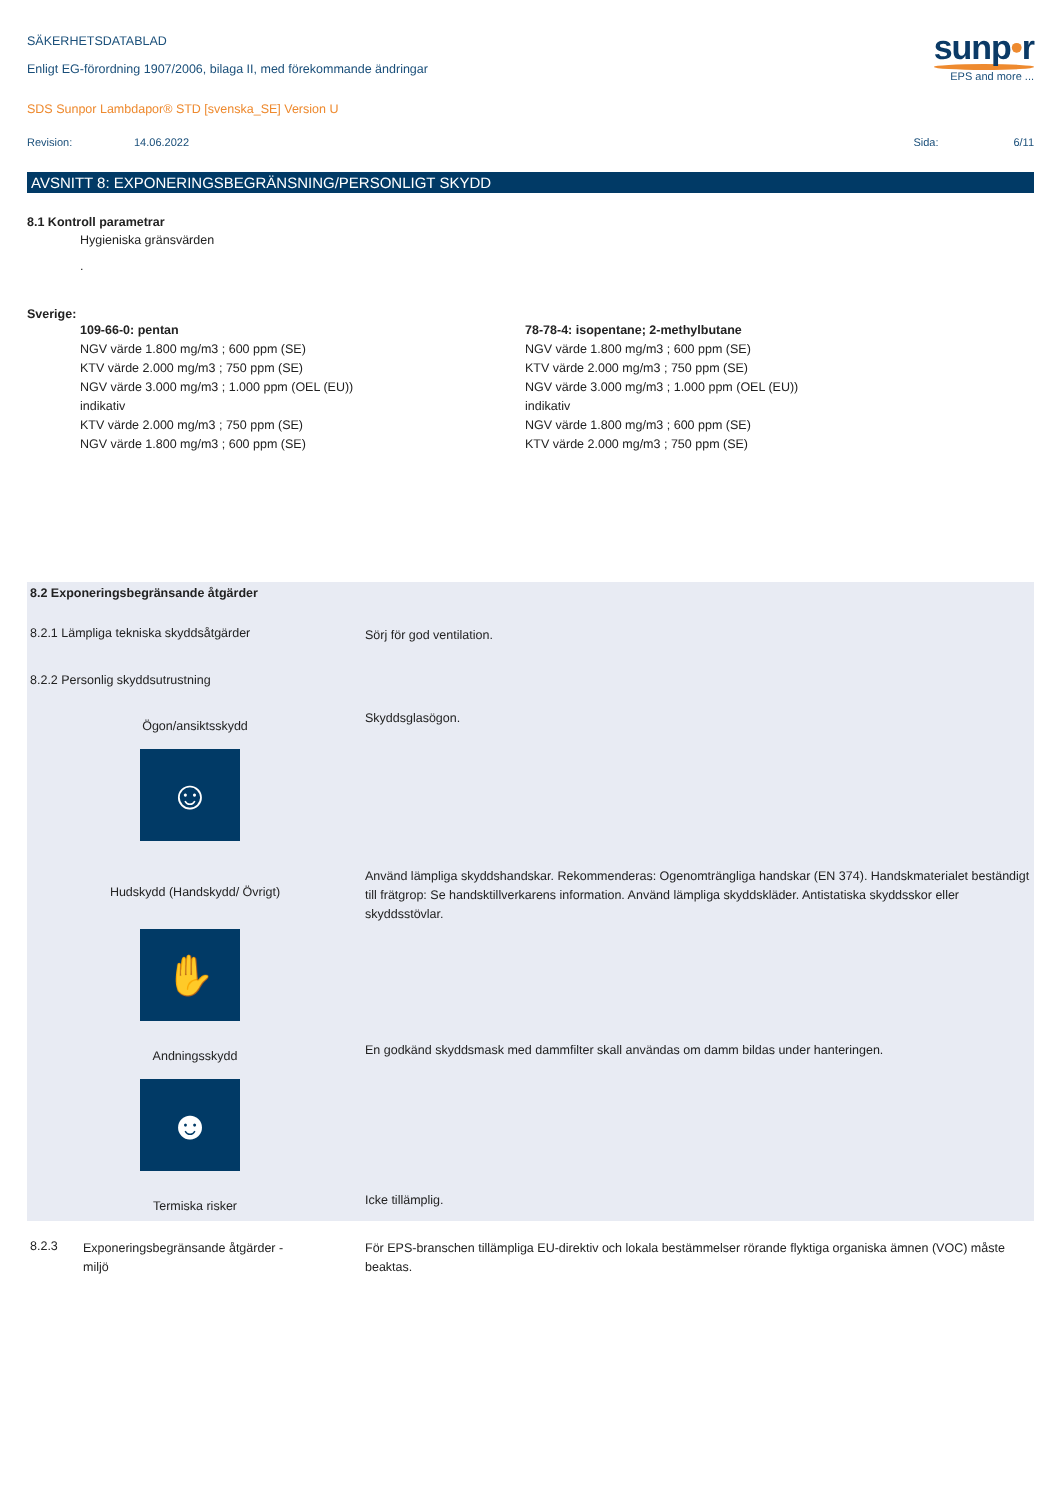SÄKERHETSDATABLAD
Enligt EG-förordning 1907/2006, bilaga II, med förekommande ändringar
SDS Sunpor Lambdapor® STD [svenska_SE] Version U
sunp•r
EPS and more ...
Revision: 14.06.2022 Sida: 6/11
AVSNITT 8: EXPONERINGSBEGRÄNSNING/PERSONLIGT SKYDD
8.1 Kontroll parametrar
Hygieniska gränsvärden
.
Sverige:
109-66-0: pentan
NGV värde 1.800 mg/m3 ; 600 ppm (SE)
KTV värde 2.000 mg/m3 ; 750 ppm (SE)
NGV värde 3.000 mg/m3 ; 1.000 ppm (OEL (EU))
indikativ
KTV värde 2.000 mg/m3 ; 750 ppm (SE)
NGV värde 1.800 mg/m3 ; 600 ppm (SE)
78-78-4: isopentane; 2-methylbutane
NGV värde 1.800 mg/m3 ; 600 ppm (SE)
KTV värde 2.000 mg/m3 ; 750 ppm (SE)
NGV värde 3.000 mg/m3 ; 1.000 ppm (OEL (EU))
indikativ
NGV värde 1.800 mg/m3 ; 600 ppm (SE)
KTV värde 2.000 mg/m3 ; 750 ppm (SE)
8.2 Exponeringsbegränsande åtgärder
8.2.1 Lämpliga tekniska skyddsåtgärder
Sörj för god ventilation.
8.2.2 Personlig skyddsutrustning
Ögon/ansiktsskydd
☺
Skyddsglasögon.
Hudskydd (Handskydd/ Övrigt)
✋
Använd lämpliga skyddshandskar. Rekommenderas: Ogenomträngliga handskar (EN 374). Handskmaterialet beständigt till frätgrop: Se handsktillverkarens information. Använd lämpliga skyddskläder. Antistatiska skyddsskor eller skyddsstövlar.
Andningsskydd
☻
En godkänd skyddsmask med dammfilter skall användas om damm bildas under hanteringen.
Termiska risker
Icke tillämplig.
8.2.3 Exponeringsbegränsande åtgärder -
miljö
För EPS-branschen tillämpliga EU-direktiv och lokala bestämmelser rörande flyktiga organiska ämnen (VOC) måste beaktas.